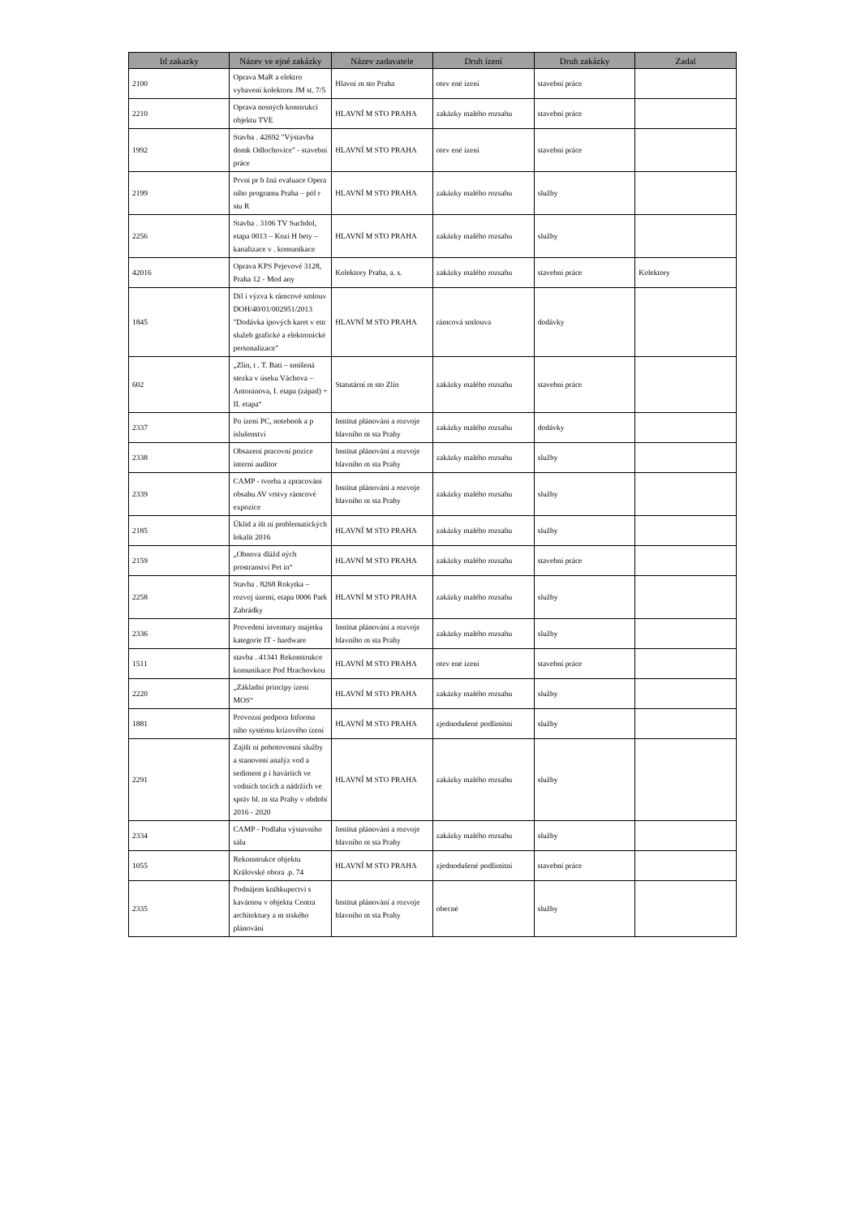| Id zakazky | Název ve ejné zakázky | Název zadavatele | Druh ízení | Druh zakázky | Zadal |
| --- | --- | --- | --- | --- | --- |
| 2100 | Oprava MaR a elektro vybavení kolektoru JM st. 7/5 | Hlavní m sto Praha | otev ené ízení | stavební práce | |
| 2210 | Oprava nosných konstrukcí objektu TVE | HLAVNÍ M STO PRAHA | zakázky malého rozsahu | stavební práce | |
| 1992 | Stavba . 42692 "Výstavba domk Odlochovice" - stavební práce | HLAVNÍ M STO PRAHA | otev ené ízení | stavební práce | |
| 2199 | První pr b žná evaluace Opera ního programu Praha – pól r stu R | HLAVNÍ M STO PRAHA | zakázky malého rozsahu | služby | |
| 2256 | Stavba . 3106 TV Suchdol, etapa 0013 – Kozí H bety – kanalizace v . komunikace | HLAVNÍ M STO PRAHA | zakázky malého rozsahu | služby | |
| 42016 | Oprava KPS Pejevové 3128, Praha 12 - Mod any | Kolektory Praha, a. s. | zakázky malého rozsahu | stavební práce | Kolektory |
| 1845 | Díl í výzva k rámcové smlouv DOH/40/01/002951/2013 "Dodávka ipových karet v etn služeb grafické a elektronické personalizace" | HLAVNÍ M STO PRAHA | rámcová smlouva | dodávky | |
| 602 | „Zlín, t . T. Bati – smíšená stezka v úseku Váchova – Antonínova, I. etapa (západ) + II. etapa“ | Statutární m sto Zlín | zakázky malého rozsahu | stavební práce | |
| 2337 | Po ízení PC, notebook a p íslušenství | Institut plánování a rozvoje hlavního m sta Prahy | zakázky malého rozsahu | dodávky | |
| 2338 | Obsazení pracovní pozice interní auditor | Institut plánování a rozvoje hlavního m sta Prahy | zakázky malého rozsahu | služby | |
| 2339 | CAMP - tvorba a zpracování obsahu AV vrstvy rámcové expozice | Institut plánování a rozvoje hlavního m sta Prahy | zakázky malého rozsahu | služby | |
| 2185 | Úklid a išt ní problematických lokalit 2016 | HLAVNÍ M STO PRAHA | zakázky malého rozsahu | služby | |
| 2159 | „Obnova dlážd ných prostranství Pet ín“ | HLAVNÍ M STO PRAHA | zakázky malého rozsahu | stavební práce | |
| 2258 | Stavba . 8268 Rokytka – rozvoj území, etapa 0006 Park Zahrádky | HLAVNÍ M STO PRAHA | zakázky malého rozsahu | služby | |
| 2336 | Provedení inventury majetku kategorie IT - hardware | Institut plánování a rozvoje hlavního m sta Prahy | zakázky malého rozsahu | služby | |
| 1511 | stavba . 41341 Rekonstrukce komunikace Pod Hrachovkou | HLAVNÍ M STO PRAHA | otev ené ízení | stavební práce | |
| 2220 | „Základní principy ízení MOS“ | HLAVNÍ M STO PRAHA | zakázky malého rozsahu | služby | |
| 1881 | Provozní podpora Informa ního systému krizového ízení | HLAVNÍ M STO PRAHA | zjednodušené podlimitní | služby | |
| 2291 | Zajišt ní pohotovostní služby a stanovení analýz vod a sediment p i haváriích ve vodních tocích a nádržích ve správ hl. m sta Prahy v období 2016 - 2020 | HLAVNÍ M STO PRAHA | zakázky malého rozsahu | služby | |
| 2334 | CAMP - Podlaha výstavního sálu | Institut plánování a rozvoje hlavního m sta Prahy | zakázky malého rozsahu | služby | |
| 1055 | Rekonstrukce objektu Královské obora .p. 74 | HLAVNÍ M STO PRAHA | zjednodušené podlimitní | stavební práce | |
| 2335 | Podnájem knihkupectví s kavárnou v objektu Centra architektury a m stského plánování | Institut plánování a rozvoje hlavního m sta Prahy | obecné | služby | |